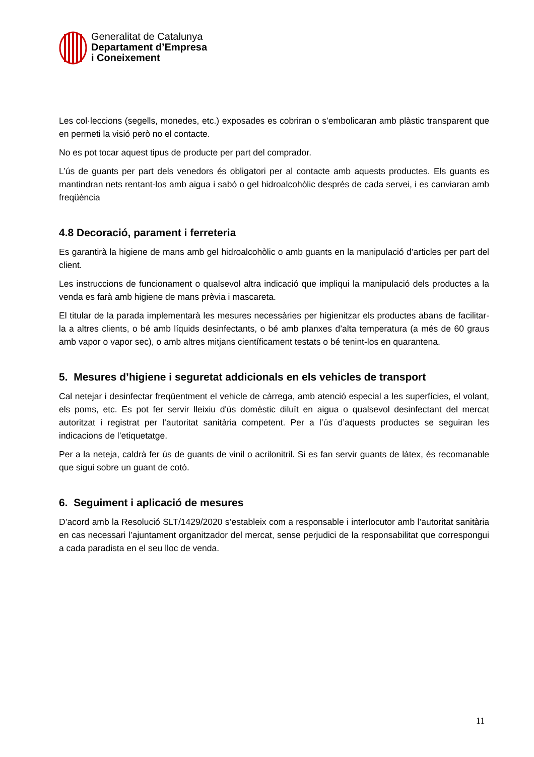Generalitat de Catalunya
Departament d’Empresa
i Coneixement
Les col·leccions (segells, monedes, etc.) exposades es cobriran o s’embolicaran amb plàstic transparent que en permeti la visió però no el contacte.
No es pot tocar aquest tipus de producte per part del comprador.
L’ús de guants per part dels venedors és obligatori per al contacte amb aquests productes. Els guants es mantindran nets rentant-los amb aigua i sabó o gel hidroalcohòlic després de cada servei, i es canviaran amb freqüència
4.8 Decoració, parament i ferreteria
Es garantirà la higiene de mans amb gel hidroalcohòlic o amb guants en la manipulació d’articles per part del client.
Les instruccions de funcionament o qualsevol altra indicació que impliqui la manipulació dels productes a la venda es farà amb higiene de mans prèvia i mascareta.
El titular de la parada implementarà les mesures necessàries per higienitzar els productes abans de facilitar-la a altres clients, o bé amb líquids desinfectants, o bé amb planxes d’alta temperatura (a més de 60 graus amb vapor o vapor sec), o amb altres mitjans científicament testats o bé tenint-los en quarantena.
5. Mesures d’higiene i seguretat addicionals en els vehicles de transport
Cal netejar i desinfectar freqüentment el vehicle de càrrega, amb atenció especial a les superfícies, el volant, els poms, etc. Es pot fer servir lleixiu d'ús domèstic diluït en aigua o qualsevol desinfectant del mercat autoritzat i registrat per l’autoritat sanitària competent. Per a l’ús d’aquests productes se seguiran les indicacions de l’etiquetatge.
Per a la neteja, caldrà fer ús de guants de vinil o acrilonitril. Si es fan servir guants de làtex, és recomanable que sigui sobre un guant de cotó.
6. Seguiment i aplicació de mesures
D’acord amb la Resolució SLT/1429/2020 s’estableix com a responsable i interlocutor amb l’autoritat sanitària en cas necessari l’ajuntament organitzador del mercat, sense perjudici de la responsabilitat que correspongui a cada paradista en el seu lloc de venda.
11